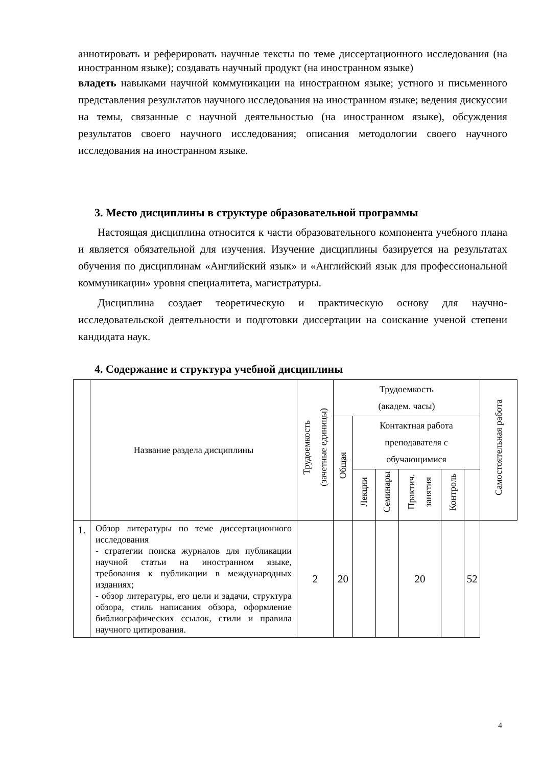аннотировать и реферировать научные тексты по теме диссертационного исследования (на иностранном языке); создавать научный продукт (на иностранном языке)
владеть навыками научной коммуникации на иностранном языке; устного и письменного представления результатов научного исследования на иностранном языке; ведения дискуссии на темы, связанные с научной деятельностью (на иностранном языке), обсуждения результатов своего научного исследования; описания методологии своего научного исследования на иностранном языке.
3. Место дисциплины в структуре образовательной программы
Настоящая дисциплина относится к части образовательного компонента учебного плана и является обязательной для изучения. Изучение дисциплины базируется на результатах обучения по дисциплинам «Английский язык» и «Английский язык для профессиональной коммуникации» уровня специалитета, магистратуры.
Дисциплина создает теоретическую и практическую основу для научно-исследовательской деятельности и подготовки диссертации на соискание ученой степени кандидата наук.
4. Содержание и структура учебной дисциплины
| | Название раздела дисциплины | Трудоемкость (зачетные единицы) | Трудоемкость (академ. часы) | | | | | | Самостоятельная работа |
| --- | --- | --- | --- | --- | --- | --- | --- | --- | --- |
| | | | Общая | Контактная работа преподавателя с обучающимися | | | | | |
| | | | | Лекции | Семинары | Практич. занятия | Контроль | | |
| 1. | Обзор литературы по теме диссертационного исследования - стратегии поиска журналов для публикации научной статьи на иностранном языке, требования к публикации в международных изданиях; - обзор литературы, его цели и задачи, структура обзора, стиль написания обзора, оформление библиографических ссылок, стили и правила научного цитирования. | 2 | 20 | | | 20 | | 52 | |
4